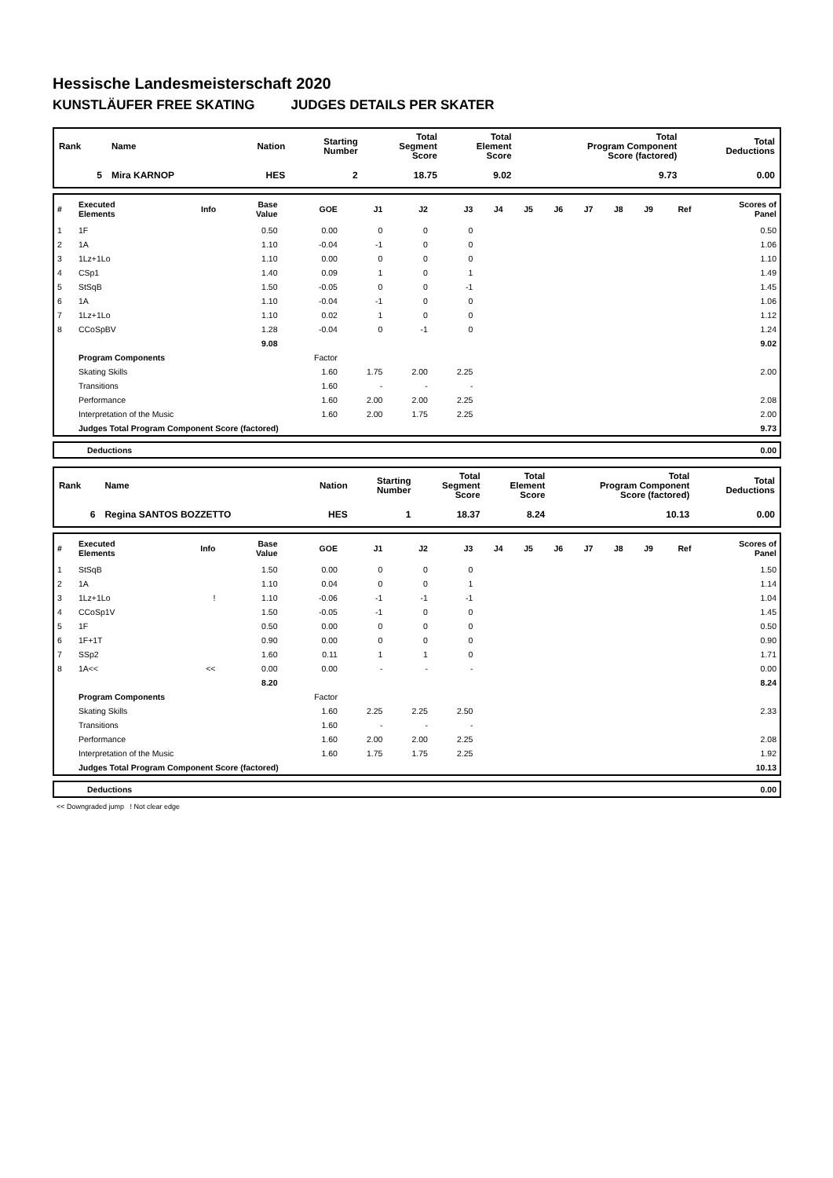Hessische Landesmeisterschaft 2020
KUNSTLÄUFER FREE SKATING JUDGES DETAILS PER SKATER
| Rank | Name | Nation | Starting Number | Total Segment Score | Total Element Score | Total Program Component Score (factored) | Total Deductions |
| --- | --- | --- | --- | --- | --- | --- | --- |
| 5 | Mira KARNOP | HES | 2 | 18.75 | 9.02 | 9.73 | 0.00 |
| # | Executed Elements | Info | Base Value | GOE | J1 | J2 | J3 | J4 | J5 | J6 | J7 | J8 | J9 | Ref | Scores of Panel |
| --- | --- | --- | --- | --- | --- | --- | --- | --- | --- | --- | --- | --- | --- | --- | --- |
| 1 | 1F | | 0.50 | 0.00 | 0 | 0 | 0 | | | | | | | | 0.50 |
| 2 | 1A | | 1.10 | -0.04 | -1 | 0 | 0 | | | | | | | | 1.06 |
| 3 | 1Lz+1Lo | | 1.10 | 0.00 | 0 | 0 | 0 | | | | | | | | 1.10 |
| 4 | CSp1 | | 1.40 | 0.09 | 1 | 0 | 1 | | | | | | | | 1.49 |
| 5 | StSqB | | 1.50 | -0.05 | 0 | 0 | -1 | | | | | | | | 1.45 |
| 6 | 1A | | 1.10 | -0.04 | -1 | 0 | 0 | | | | | | | | 1.06 |
| 7 | 1Lz+1Lo | | 1.10 | 0.02 | 1 | 0 | 0 | | | | | | | | 1.12 |
| 8 | CCoSpBV | | 1.28 | -0.04 | 0 | -1 | 0 | | | | | | | | 1.24 |
| | | | 9.08 | | | | | | | | | | | | 9.02 |
| | Program Components | | | Factor | | | | | | | | | | | |
| | Skating Skills | | | 1.60 | 1.75 | 2.00 | 2.25 | | | | | | | | 2.00 |
| | Transitions | | | 1.60 | - | - | - | | | | | | | | |
| | Performance | | | 1.60 | 2.00 | 2.00 | 2.25 | | | | | | | | 2.08 |
| | Interpretation of the Music | | | 1.60 | 2.00 | 1.75 | 2.25 | | | | | | | | 2.00 |
| | Judges Total Program Component Score (factored) | | | | | | | | | | | | | | 9.73 |
| | Deductions | 0.00 |
| Rank | Name | Nation | Starting Number | Total Segment Score | Total Element Score | Total Program Component Score (factored) | Total Deductions |
| --- | --- | --- | --- | --- | --- | --- | --- |
| 6 | Regina SANTOS BOZZETTO | HES | 1 | 18.37 | 8.24 | 10.13 | 0.00 |
| # | Executed Elements | Info | Base Value | GOE | J1 | J2 | J3 | J4 | J5 | J6 | J7 | J8 | J9 | Ref | Scores of Panel |
| --- | --- | --- | --- | --- | --- | --- | --- | --- | --- | --- | --- | --- | --- | --- | --- |
| 1 | StSqB | | 1.50 | 0.00 | 0 | 0 | 0 | | | | | | | | 1.50 |
| 2 | 1A | | 1.10 | 0.04 | 0 | 0 | 1 | | | | | | | | 1.14 |
| 3 | 1Lz+1Lo | ! | 1.10 | -0.06 | -1 | -1 | -1 | | | | | | | | 1.04 |
| 4 | CCoSp1V | | 1.50 | -0.05 | -1 | 0 | 0 | | | | | | | | 1.45 |
| 5 | 1F | | 0.50 | 0.00 | 0 | 0 | 0 | | | | | | | | 0.50 |
| 6 | 1F+1T | | 0.90 | 0.00 | 0 | 0 | 0 | | | | | | | | 0.90 |
| 7 | SSp2 | | 1.60 | 0.11 | 1 | 1 | 0 | | | | | | | | 1.71 |
| 8 | 1A<< | << | 0.00 | 0.00 | - | - | - | | | | | | | | 0.00 |
| | | | 8.20 | | | | | | | | | | | | 8.24 |
| | Program Components | | | Factor | | | | | | | | | | | |
| | Skating Skills | | | 1.60 | 2.25 | 2.25 | 2.50 | | | | | | | | 2.33 |
| | Transitions | | | 1.60 | - | - | - | | | | | | | | |
| | Performance | | | 1.60 | 2.00 | 2.00 | 2.25 | | | | | | | | 2.08 |
| | Interpretation of the Music | | | 1.60 | 1.75 | 1.75 | 2.25 | | | | | | | | 1.92 |
| | Judges Total Program Component Score (factored) | | | | | | | | | | | | | | 10.13 |
| | Deductions | 0.00 |
<< Downgraded jump ! Not clear edge